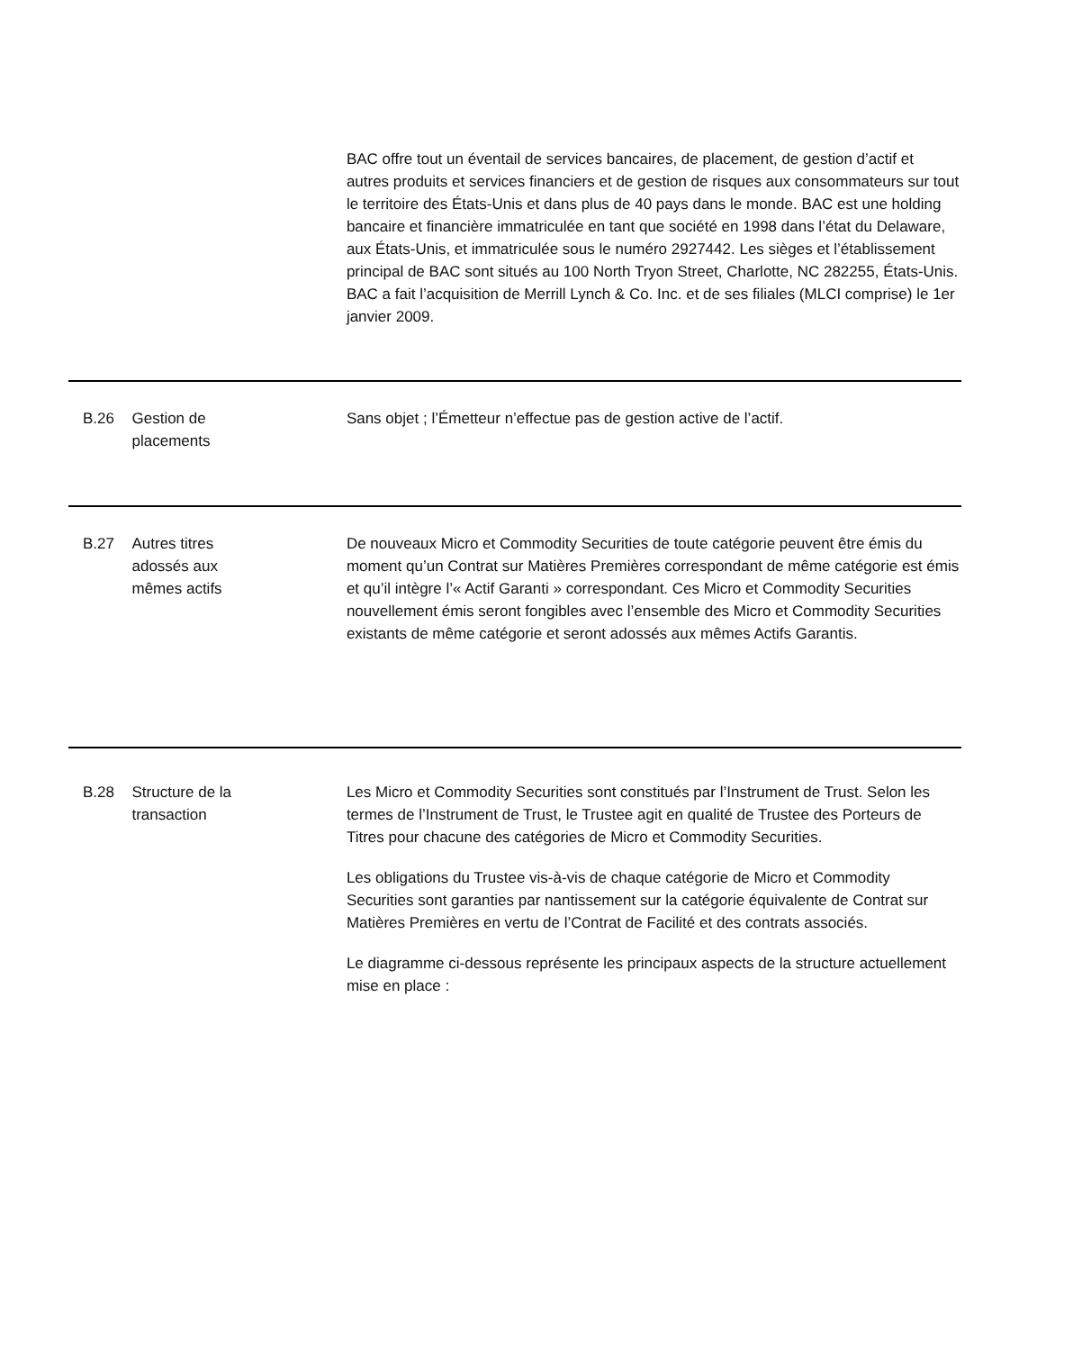BAC offre tout un éventail de services bancaires, de placement, de gestion d’actif et autres produits et services financiers et de gestion de risques aux consommateurs sur tout le territoire des États-Unis et dans plus de 40 pays dans le monde. BAC est une holding bancaire et financière immatriculée en tant que société en 1998 dans l’état du Delaware, aux États-Unis, et immatriculée sous le numéro 2927442. Les sièges et l’établissement principal de BAC sont situés au 100 North Tryon Street, Charlotte, NC 282255, États-Unis. BAC a fait l’acquisition de Merrill Lynch & Co. Inc. et de ses filiales (MLCI comprise) le 1er janvier 2009.
B.26 Gestion de
placements
Sans objet ; l’Émetteur n’effectue pas de gestion active de l’actif.
B.27 Autres titres
adossés aux
mêmes actifs
De nouveaux Micro et Commodity Securities de toute catégorie peuvent être émis du moment qu’un Contrat sur Matières Premières correspondant de même catégorie est émis et qu’il intègre l’« Actif Garanti » correspondant. Ces Micro et Commodity Securities nouvellement émis seront fongibles avec l’ensemble des Micro et Commodity Securities existants de même catégorie et seront adossés aux mêmes Actifs Garantis.
B.28 Structure de la
transaction
Les Micro et Commodity Securities sont constitués par l’Instrument de Trust. Selon les termes de l’Instrument de Trust, le Trustee agit en qualité de Trustee des Porteurs de Titres pour chacune des catégories de Micro et Commodity Securities.
Les obligations du Trustee vis-à-vis de chaque catégorie de Micro et Commodity Securities sont garanties par nantissement sur la catégorie équivalente de Contrat sur Matières Premières en vertu de l’Contrat de Facilité et des contrats associés.
Le diagramme ci-dessous représente les principaux aspects de la structure actuellement mise en place :